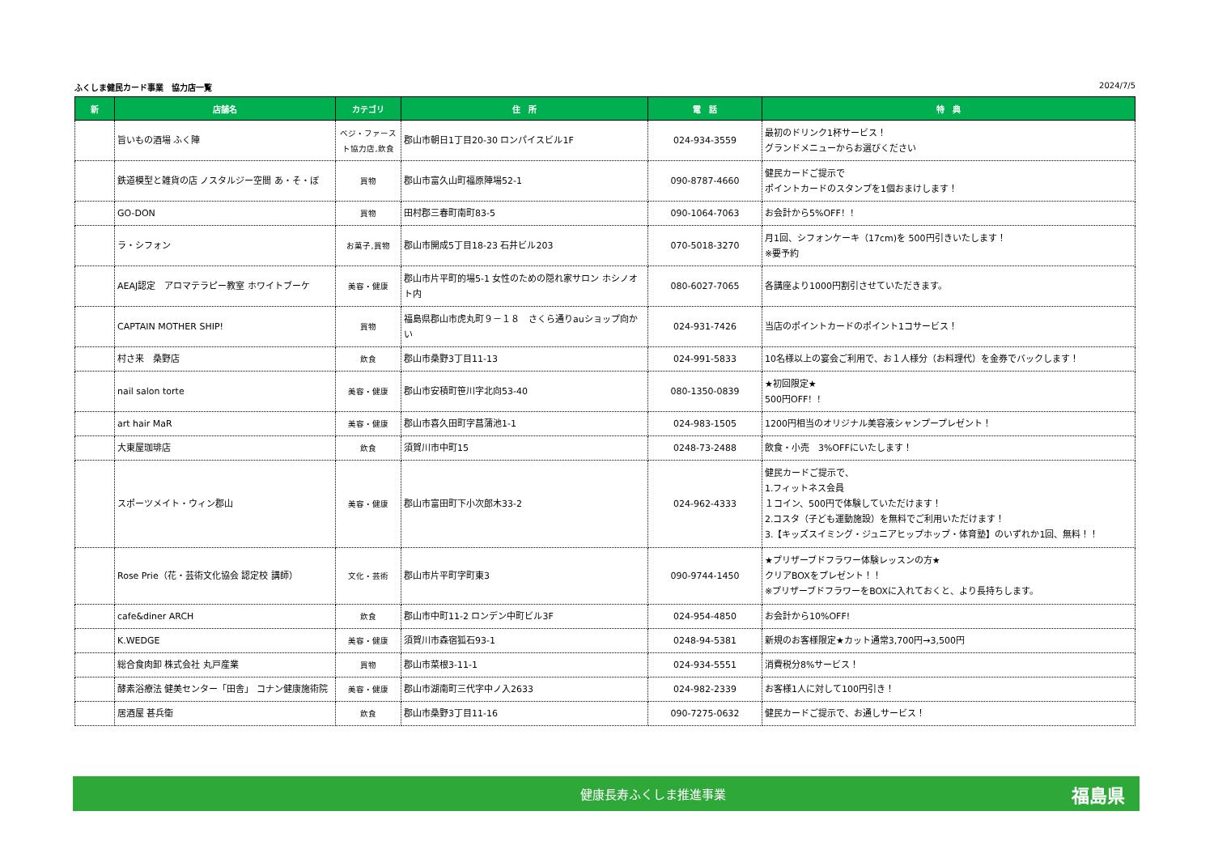ふくしま健民カード事業　協力店一覧 2024/7/5
| 新 | 店舗名 | カテゴリ | 住 所 | 電 話 | 特 典 |
| --- | --- | --- | --- | --- | --- |
| | 旨いもの酒場 ふく陣 | ベジ・ファースト協力店,飲食 | 郡山市朝日1丁目20-30 ロンパイスビル1F | 024-934-3559 | 最初のドリンク1杯サービス！ グランドメニューからお選びください |
| | 鉄道模型と雑貨の店 ノスタルジー空間 あ・そ・ぼ | 買物 | 郡山市富久山町福原陣場52-1 | 090-8787-4660 | 健民カードご提示で ポイントカードのスタンプを1個おまけします！ |
| | GO-DON | 買物 | 田村郡三春町南町83-5 | 090-1064-7063 | お会計から5%OFF！！ |
| | ラ・シフォン | お菓子,買物 | 郡山市開成5丁目18-23 石井ビル203 | 070-5018-3270 | 月1回、シフォンケーキ（17cm)を 500円引きいたします！ ※要予約 |
| | AEAJ認定 アロマテラピー教室 ホワイトブーケ | 美容・健康 | 郡山市片平町的場5-1 女性のための隠れ家サロン ホシノオト内 | 080-6027-7065 | 各講座より1000円割引させていただきます。 |
| | CAPTAIN MOTHER SHIP! | 買物 | 福島県郡山市虎丸町９－１８ さくら通りauショップ向かい | 024-931-7426 | 当店のポイントカードのポイント1コサービス！ |
| | 村さ来 桑野店 | 飲食 | 郡山市桑野3丁目11-13 | 024-991-5833 | 10名様以上の宴会ご利用で、お１人様分（お料理代）を金券でバックします！ |
| | nail salon torte | 美容・健康 | 郡山市安積町笹川字北向53-40 | 080-1350-0839 | ★初回限定★ 500円OFF！！ |
| | art hair MaR | 美容・健康 | 郡山市喜久田町字菖蒲池1-1 | 024-983-1505 | 1200円相当のオリジナル美容液シャンプープレゼント！ |
| | 大東屋珈琲店 | 飲食 | 須賀川市中町15 | 0248-73-2488 | 飲食・小売 3%OFFにいたします！ |
| | スポーツメイト・ウィン郡山 | 美容・健康 | 郡山市富田町下小次郎木33-2 | 024-962-4333 | 健民カードご提示で、 1.フィットネス会員 １コイン、500円で体験していただけます！ 2.コスタ（子ども運動施設）を無料でご利用いただけます！ 3.【キッズスイミング・ジュニアヒップホップ・体育塾】のいずれか1回、無料！！ |
| | Rose Prie（花・芸術文化協会 認定校 講師） | 文化・芸術 | 郡山市片平町字町東3 | 090-9744-1450 | ★プリザーブドフラワー体験レッスンの方★ クリアBOXをプレゼント！！ ※プリザーブドフラワーをBOXに入れておくと、より長持ちします。 |
| | cafe&diner ARCH | 飲食 | 郡山市中町11-2 ロンデン中町ビル3F | 024-954-4850 | お会計から10%OFF! |
| | K.WEDGE | 美容・健康 | 須賀川市森宿狐石93-1 | 0248-94-5381 | 新規のお客様限定★カット通常3,700円→3,500円 |
| | 総合食肉卸 株式会社 丸戸産業 | 買物 | 郡山市菜根3-11-1 | 024-934-5551 | 消費税分8%サービス！ |
| | 酵素浴療法 健美センター「田舎」 コナン健康施術院 | 美容・健康 | 郡山市湖南町三代字中ノ入2633 | 024-982-2339 | お客様1人に対して100円引き！ |
| | 居酒屋 甚兵衛 | 飲食 | 郡山市桑野3丁目11-16 | 090-7275-0632 | 健民カードご提示で、お通しサービス！ |
健康長寿ふくしま推進事業
福島県